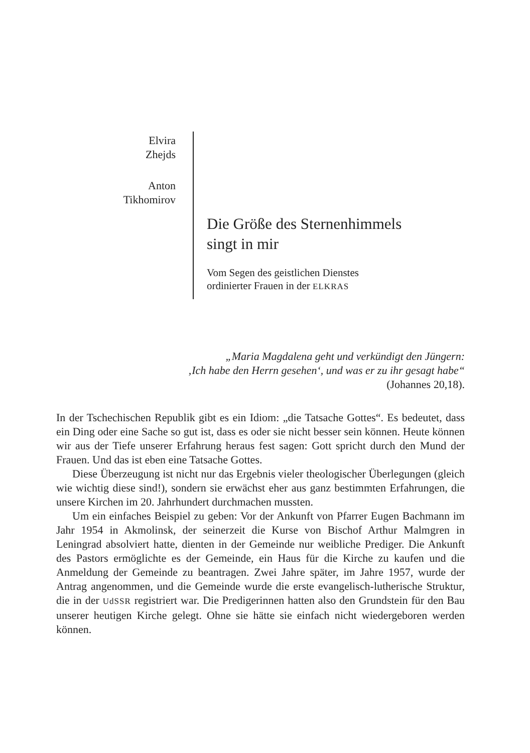Elvira
Zhejds
Anton
Tikhomirov
Die Größe des Sternenhimmels
singt in mir
Vom Segen des geistlichen Dienstes
ordinierter Frauen in der ELKRAS
„Maria Magdalena geht und verkündigt den Jüngern:
‚Ich habe den Herrn gesehen‘, und was er zu ihr gesagt habe“
(Johannes 20,18).
In der Tschechischen Republik gibt es ein Idiom: „die Tatsache Gottes“. Es bedeutet, dass ein Ding oder eine Sache so gut ist, dass es oder sie nicht besser sein können. Heute können wir aus der Tiefe unserer Erfahrung heraus fest sagen: Gott spricht durch den Mund der Frauen. Und das ist eben eine Tatsache Gottes.
Diese Überzeugung ist nicht nur das Ergebnis vieler theologischer Überlegungen (gleich wie wichtig diese sind!), sondern sie erwächst eher aus ganz bestimmten Erfahrungen, die unsere Kirchen im 20. Jahrhundert durchmachen mussten.
Um ein einfaches Beispiel zu geben: Vor der Ankunft von Pfarrer Eugen Bachmann im Jahr 1954 in Akmolinsk, der seinerzeit die Kurse von Bischof Arthur Malmgren in Leningrad absolviert hatte, dienten in der Gemeinde nur weibliche Prediger. Die Ankunft des Pastors ermöglichte es der Gemeinde, ein Haus für die Kirche zu kaufen und die Anmeldung der Gemeinde zu beantragen. Zwei Jahre später, im Jahre 1957, wurde der Antrag angenommen, und die Gemeinde wurde die erste evangelisch-lutherische Struktur, die in der UdSSR registriert war. Die Predigerinnen hatten also den Grundstein für den Bau unserer heutigen Kirche gelegt. Ohne sie hätte sie einfach nicht wiedergeboren werden können.